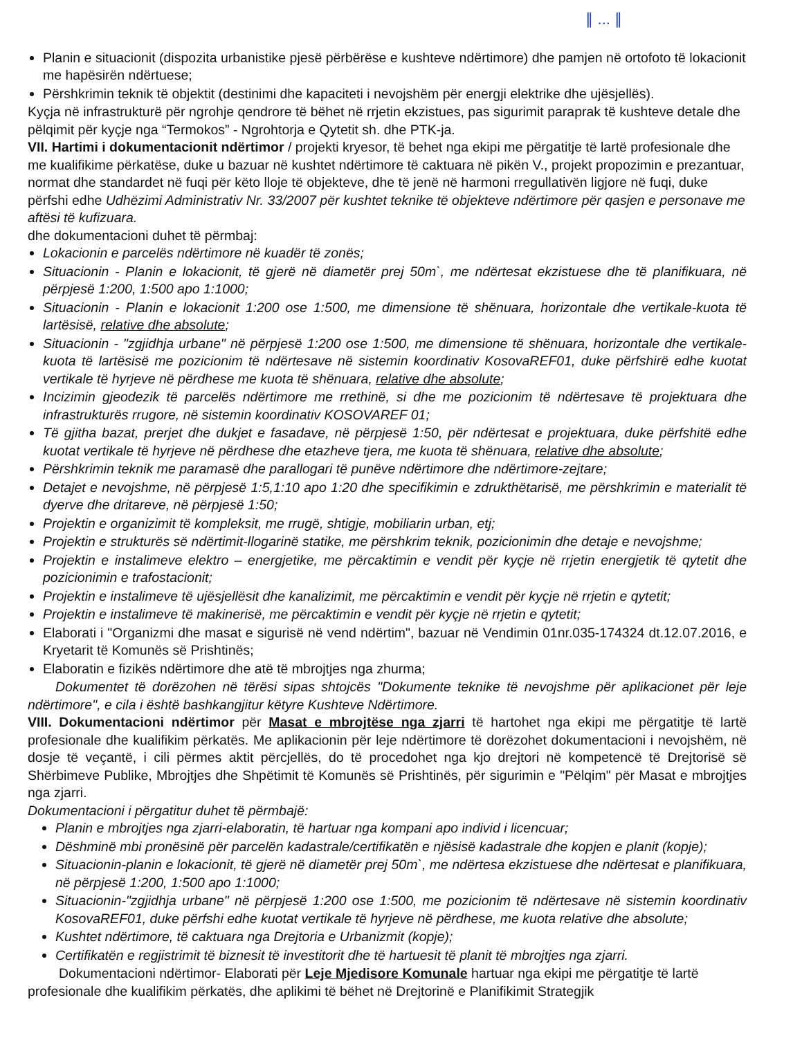∥ ... ∥
Planin e situacionit (dispozita urbanistike pjesë përbërëse e kushteve ndërtimore) dhe pamjen në ortofoto të lokacionit me hapësirën ndërtuese;
Përshkrimin teknik të objektit (destinimi dhe kapaciteti i nevojshëm për energji elektrike dhe ujësjellës).
Kyçja në infrastrukturë për ngrohje qendrore të bëhet në rrjetin ekzistues, pas sigurimit paraprak të kushteve detale dhe pëlqimit për kyçje nga “Termokos” - Ngrohtorja e Qytetit sh. dhe PTK-ja.
VII. Hartimi i dokumentacionit ndërtimor / projekti kryesor, të behet nga ekipi me përgatitje të lartë profesionale dhe me kualifikime përkatëse, duke u bazuar në kushtet ndërtimore të caktuara në pikën V., projekt propozimin e prezantuar, normat dhe standardet në fuqi për këto lloje të objekteve, dhe të jenë në harmoni rregullativën ligjore në fuqi, duke përfshi edhe Udhëzimi Administrativ Nr. 33/2007 për kushtet teknike të objekteve ndërtimore për qasjen e personave me aftësi të kufizuara.
dhe dokumentacioni duhet të përmbaj:
Lokacionin e parcelës ndërtimore në kuadër të zonës;
Situacionin - Planin e lokacionit, të gjerë në diametër prej 50m`, me ndërtesat ekzistuese dhe të planifikuara, në përpjesë 1:200, 1:500 apo 1:1000;
Situacionin - Planin e lokacionit 1:200 ose 1:500, me dimensione të shënuara, horizontale dhe vertikale-kuota të lartësisë, relative dhe absolute;
Situacionin - "zgjidhja urbane" në përpjesë 1:200 ose 1:500, me dimensione të shënuara, horizontale dhe vertikale-kuota të lartësisë me pozicionim të ndërtesave në sistemin koordinativ KosovaREF01, duke përfshirë edhe kuotat vertikale të hyrjeve në përdhese me kuota të shënuara, relative dhe absolute;
Incizimin gjeodezik të parcelës ndërtimore me rrethinë, si dhe me pozicionim të ndërtesave të projektuara dhe infrastrukturës rrugore, në sistemin koordinativ KOSOVAREF 01;
Të gjitha bazat, prerjet dhe dukjet e fasadave, në përpjesë 1:50, për ndërtesat e projektuara, duke përfshitë edhe kuotat vertikale të hyrjeve në përdhese dhe etazheve tjera, me kuota të shënuara, relative dhe absolute;
Përshkrimin teknik me paramasë dhe parallogari të punëve ndërtimore dhe ndërtimore-zejtare;
Detajet e nevojshme, në përpjesë 1:5,1:10 apo 1:20 dhe specifikimin e zdrukthëtarisë, me përshkrimin e materialit të dyerve dhe dritareve, në përpjesë 1:50;
Projektin e organizimit të kompleksit, me rrugë, shtigje, mobiliarin urban, etj;
Projektin e strukturës së ndërtimit-llogarinë statike, me përshkrim teknik, pozicionimin dhe detaje e nevojshme;
Projektin e instalimeve elektro – energjetike, me përcaktimin e vendit për kyçje në rrjetin energjetik të qytetit dhe pozicionimin e trafostacionit;
Projektin e instalimeve të ujësjellësit dhe kanalizimit, me përcaktimin e vendit për kyçje në rrjetin e qytetit;
Projektin e instalimeve të makinerisë, me përcaktimin e vendit për kyçje në rrjetin e qytetit;
Elaborati i "Organizmi dhe masat e sigurisë në vend ndërtim", bazuar në Vendimin 01nr.035-174324 dt.12.07.2016, e Kryetarit të Komunës së Prishtinës;
Elaboratin e fizikës ndërtimore dhe atë të mbrojtjes nga zhurma;
Dokumentet të dorëzohen në tërësi sipas shtojcës "Dokumente teknike të nevojshme për aplikacionet për leje ndërtimore", e cila i është bashkangjitur këtyre Kushteve Ndërtimore.
VIII. Dokumentacioni ndërtimor për Masat e mbrojtëse nga zjarri të hartohet nga ekipi me përgatitje të lartë profesionale dhe kualifikim përkatës. Me aplikacionin për leje ndërtimore të dorëzohet dokumentacioni i nevojshëm, në dosje të veçantë, i cili përmes aktit përcjellës, do të procedohet nga kjo drejtori në kompetencë të Drejtorisë së Shërbimeve Publike, Mbrojtjes dhe Shpëtimit të Komunës së Prishtinës, për sigurimin e "Pëlqim" për Masat e mbrojtjes nga zjarri.
Dokumentacioni i përgatitur duhet të përmbajë:
Planin e mbrojtjes nga zjarri-elaboratin, të hartuar nga kompani apo individ i licencuar;
Dëshminë mbi pronësinë për parcelën kadastrale/certifikatën e njësisë kadastrale dhe kopjen e planit (kopje);
Situacionin-planin e lokacionit, të gjerë në diametër prej 50m`, me ndërtesa ekzistuese dhe ndërtesat e planifikuara, në përpjesë 1:200, 1:500 apo 1:1000;
Situacionin-"zgjidhja urbane" në përpjesë 1:200 ose 1:500, me pozicionim të ndërtesave në sistemin koordinativ KosovaREF01, duke përfshi edhe kuotat vertikale të hyrjeve në përdhese, me kuota relative dhe absolute;
Kushtet ndërtimore, të caktuara nga Drejtoria e Urbanizmit (kopje);
Certifikatën e regjistrimit të biznesit të investitorit dhe të hartuesit të planit të mbrojtjes nga zjarri.
Dokumentacioni ndërtimor- Elaborati për Leje Mjedisore Komunale hartuar nga ekipi me përgatitje të lartë profesionale dhe kualifikim përkatës, dhe aplikimi të bëhet në Drejtorinë e Planifikimit Strategjik